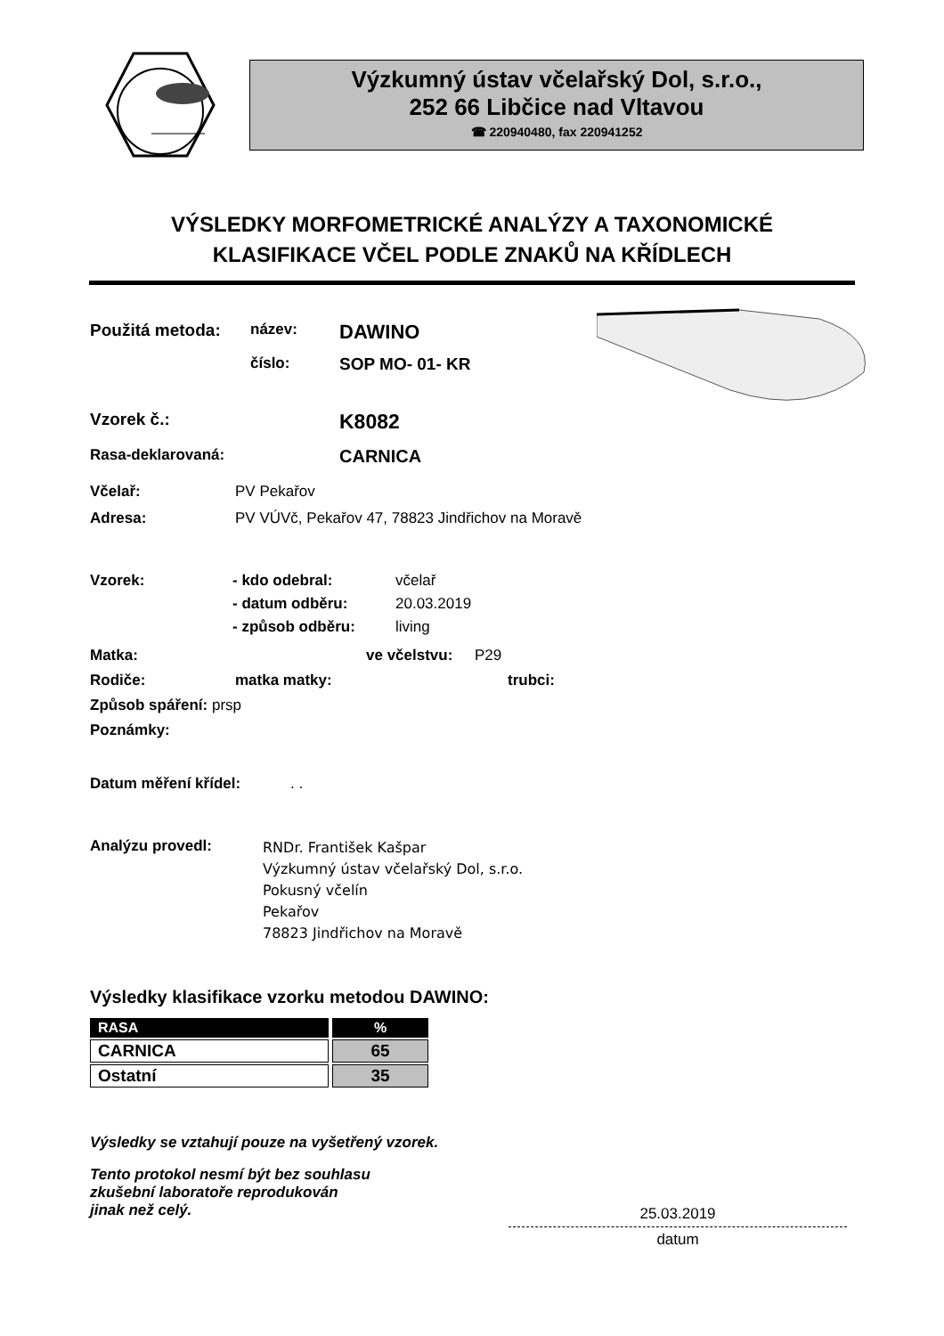Výzkumný ústav včelařský Dol, s.r.o.,
252 66 Libčice nad Vltavou
☎ 220940480, fax 220941252
VÝSLEDKY MORFOMETRICKÉ ANALÝZY A TAXONOMICKÉ
KLASIFIKACE VČEL PODLE ZNAKŮ NA KŘÍDLECH
Použitá metoda: název: DAWINO
číslo: SOP MO- 01- KR
Vzorek č.: K8082
Rasa-deklarovaná: CARNICA
Včelař: PV Pekařov
Adresa: PV VÚVč, Pekařov 47, 78823 Jindřichov na Moravě
Vzorek: - kdo odebral: včelař
- datum odběru: 20.03.2019
- způsob odběru: living
Matka: ve včelstvu: P29
Rodiče: matka matky: trubci:
Způsob spáření: prsp
Poznámky:
Datum měření křídel:. .
Analýzu provedl: RNDr. František Kašpar
Výzkumný ústav včelařský Dol, s.r.o.
Pokusný včelín
Pekařov
78823 Jindřichov na Moravě
Výsledky klasifikace vzorku metodou DAWINO:
| RASA | % |
| --- | --- |
| CARNICA | 65 |
| Ostatní | 35 |
Výsledky se vztahují pouze na vyšetřený vzorek.
Tento protokol nesmí být bez souhlasu
zkušební laboratoře reprodukován
jinak než celý.
25.03.2019
datum